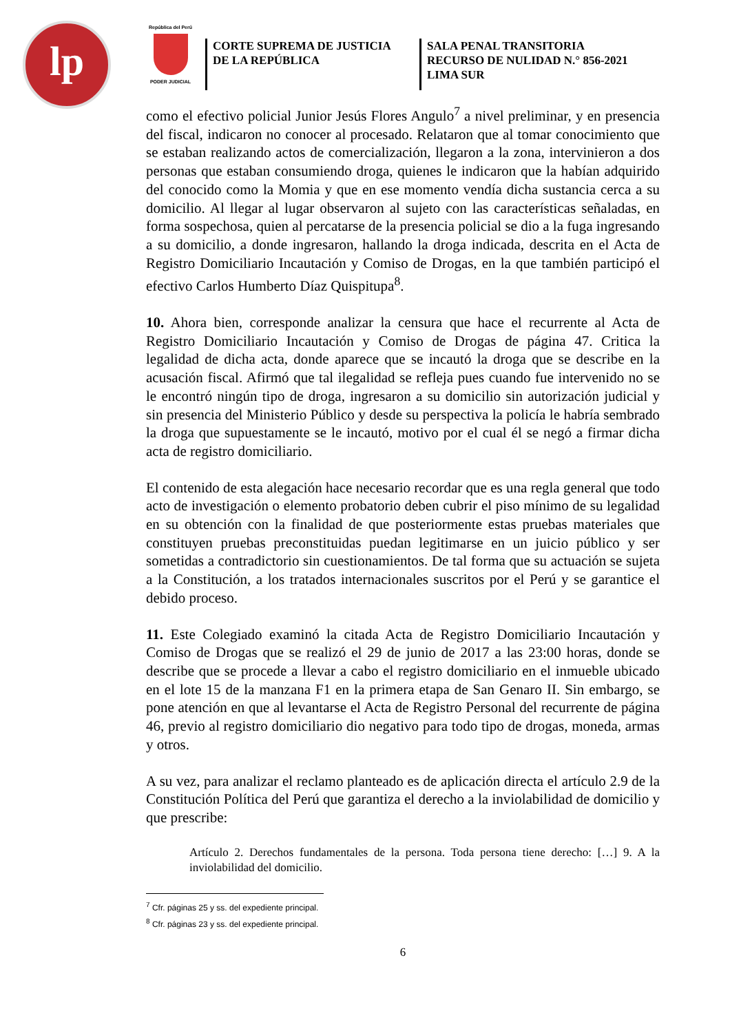lp
República del Perú
PODER JUDICIAL
CORTE SUPREMA DE JUSTICIA
DE LA REPÚBLICA
SALA PENAL TRANSITORIA
RECURSO DE NULIDAD N.° 856-2021
LIMA SUR
como el efectivo policial Junior Jesús Flores Angulo<sup>7</sup> a nivel preliminar, y en presencia del fiscal, indicaron no conocer al procesado. Relataron que al tomar conocimiento que se estaban realizando actos de comercialización, llegaron a la zona, intervinieron a dos personas que estaban consumiendo droga, quienes le indicaron que la habían adquirido del conocido como la Momia y que en ese momento vendía dicha sustancia cerca a su domicilio. Al llegar al lugar observaron al sujeto con las características señaladas, en forma sospechosa, quien al percatarse de la presencia policial se dio a la fuga ingresando a su domicilio, a donde ingresaron, hallando la droga indicada, descrita en el Acta de Registro Domiciliario Incautación y Comiso de Drogas, en la que también participó el efectivo Carlos Humberto Díaz Quispitupa<sup>8</sup>.
10. Ahora bien, corresponde analizar la censura que hace el recurrente al Acta de Registro Domiciliario Incautación y Comiso de Drogas de página 47. Critica la legalidad de dicha acta, donde aparece que se incautó la droga que se describe en la acusación fiscal. Afirmó que tal ilegalidad se refleja pues cuando fue intervenido no se le encontró ningún tipo de droga, ingresaron a su domicilio sin autorización judicial y sin presencia del Ministerio Público y desde su perspectiva la policía le habría sembrado la droga que supuestamente se le incautó, motivo por el cual él se negó a firmar dicha acta de registro domiciliario.
El contenido de esta alegación hace necesario recordar que es una regla general que todo acto de investigación o elemento probatorio deben cubrir el piso mínimo de su legalidad en su obtención con la finalidad de que posteriormente estas pruebas materiales que constituyen pruebas preconstituidas puedan legitimarse en un juicio público y ser sometidas a contradictorio sin cuestionamientos. De tal forma que su actuación se sujeta a la Constitución, a los tratados internacionales suscritos por el Perú y se garantice el debido proceso.
11. Este Colegiado examinó la citada Acta de Registro Domiciliario Incautación y Comiso de Drogas que se realizó el 29 de junio de 2017 a las 23:00 horas, donde se describe que se procede a llevar a cabo el registro domiciliario en el inmueble ubicado en el lote 15 de la manzana F1 en la primera etapa de San Genaro II. Sin embargo, se pone atención en que al levantarse el Acta de Registro Personal del recurrente de página 46, previo al registro domiciliario dio negativo para todo tipo de drogas, moneda, armas y otros.
A su vez, para analizar el reclamo planteado es de aplicación directa el artículo 2.9 de la Constitución Política del Perú que garantiza el derecho a la inviolabilidad de domicilio y que prescribe:
Artículo 2. Derechos fundamentales de la persona. Toda persona tiene derecho: […] 9. A la inviolabilidad del domicilio.
<sup>7</sup> Cfr. páginas 25 y ss. del expediente principal.
<sup>8</sup> Cfr. páginas 23 y ss. del expediente principal.
6